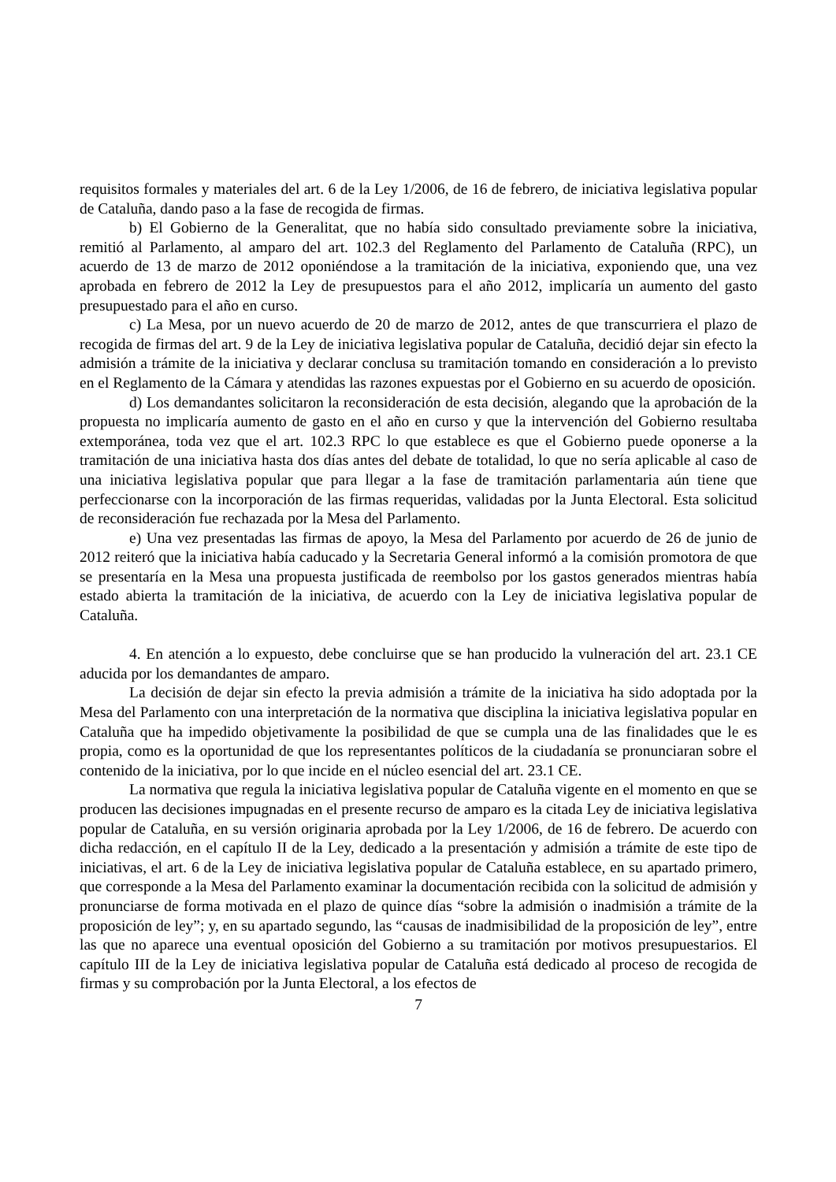requisitos formales y materiales del art. 6 de la Ley 1/2006, de 16 de febrero, de iniciativa legislativa popular de Cataluña, dando paso a la fase de recogida de firmas.
b) El Gobierno de la Generalitat, que no había sido consultado previamente sobre la iniciativa, remitió al Parlamento, al amparo del art. 102.3 del Reglamento del Parlamento de Cataluña (RPC), un acuerdo de 13 de marzo de 2012 oponiéndose a la tramitación de la iniciativa, exponiendo que, una vez aprobada en febrero de 2012 la Ley de presupuestos para el año 2012, implicaría un aumento del gasto presupuestado para el año en curso.
c) La Mesa, por un nuevo acuerdo de 20 de marzo de 2012, antes de que transcurriera el plazo de recogida de firmas del art. 9 de la Ley de iniciativa legislativa popular de Cataluña, decidió dejar sin efecto la admisión a trámite de la iniciativa y declarar conclusa su tramitación tomando en consideración a lo previsto en el Reglamento de la Cámara y atendidas las razones expuestas por el Gobierno en su acuerdo de oposición.
d) Los demandantes solicitaron la reconsideración de esta decisión, alegando que la aprobación de la propuesta no implicaría aumento de gasto en el año en curso y que la intervención del Gobierno resultaba extemporánea, toda vez que el art. 102.3 RPC lo que establece es que el Gobierno puede oponerse a la tramitación de una iniciativa hasta dos días antes del debate de totalidad, lo que no sería aplicable al caso de una iniciativa legislativa popular que para llegar a la fase de tramitación parlamentaria aún tiene que perfeccionarse con la incorporación de las firmas requeridas, validadas por la Junta Electoral. Esta solicitud de reconsideración fue rechazada por la Mesa del Parlamento.
e) Una vez presentadas las firmas de apoyo, la Mesa del Parlamento por acuerdo de 26 de junio de 2012 reiteró que la iniciativa había caducado y la Secretaria General informó a la comisión promotora de que se presentaría en la Mesa una propuesta justificada de reembolso por los gastos generados mientras había estado abierta la tramitación de la iniciativa, de acuerdo con la Ley de iniciativa legislativa popular de Cataluña.
4. En atención a lo expuesto, debe concluirse que se han producido la vulneración del art. 23.1 CE aducida por los demandantes de amparo.
La decisión de dejar sin efecto la previa admisión a trámite de la iniciativa ha sido adoptada por la Mesa del Parlamento con una interpretación de la normativa que disciplina la iniciativa legislativa popular en Cataluña que ha impedido objetivamente la posibilidad de que se cumpla una de las finalidades que le es propia, como es la oportunidad de que los representantes políticos de la ciudadanía se pronunciaran sobre el contenido de la iniciativa, por lo que incide en el núcleo esencial del art. 23.1 CE.
La normativa que regula la iniciativa legislativa popular de Cataluña vigente en el momento en que se producen las decisiones impugnadas en el presente recurso de amparo es la citada Ley de iniciativa legislativa popular de Cataluña, en su versión originaria aprobada por la Ley 1/2006, de 16 de febrero. De acuerdo con dicha redacción, en el capítulo II de la Ley, dedicado a la presentación y admisión a trámite de este tipo de iniciativas, el art. 6 de la Ley de iniciativa legislativa popular de Cataluña establece, en su apartado primero, que corresponde a la Mesa del Parlamento examinar la documentación recibida con la solicitud de admisión y pronunciarse de forma motivada en el plazo de quince días “sobre la admisión o inadmisión a trámite de la proposición de ley”; y, en su apartado segundo, las “causas de inadmisibilidad de la proposición de ley”, entre las que no aparece una eventual oposición del Gobierno a su tramitación por motivos presupuestarios. El capítulo III de la Ley de iniciativa legislativa popular de Cataluña está dedicado al proceso de recogida de firmas y su comprobación por la Junta Electoral, a los efectos de
7